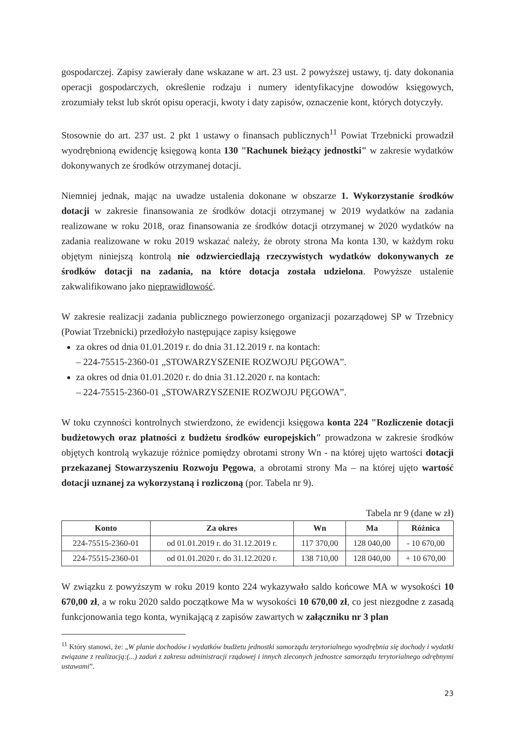gospodarczej. Zapisy zawierały dane wskazane w art. 23 ust. 2 powyższej ustawy, tj. daty dokonania operacji gospodarczych, określenie rodzaju i numery identyfikacyjne dowodów księgowych, zrozumiały tekst lub skrót opisu operacji, kwoty i daty zapisów, oznaczenie kont, których dotyczyły.
Stosownie do art. 237 ust. 2 pkt 1 ustawy o finansach publicznych<sup>11</sup> Powiat Trzebnicki prowadził wyodrębnioną ewidencję księgową konta 130 "Rachunek bieżący jednostki" w zakresie wydatków dokonywanych ze środków otrzymanej dotacji.
Niemniej jednak, mając na uwadze ustalenia dokonane w obszarze 1. Wykorzystanie środków dotacji w zakresie finansowania ze środków dotacji otrzymanej w 2019 wydatków na zadania realizowane w roku 2018, oraz finansowania ze środków dotacji otrzymanej w 2020 wydatków na zadania realizowane w roku 2019 wskazać należy, że obroty strona Ma konta 130, w każdym roku objętym niniejszą kontrolą nie odzwierciedlają rzeczywistych wydatków dokonywanych ze środków dotacji na zadania, na które dotacja została udzielona. Powyższe ustalenie zakwalifikowano jako nieprawidłowość.
W zakresie realizacji zadania publicznego powierzonego organizacji pozarządowej SP w Trzebnicy (Powiat Trzebnicki) przedłożyło następujące zapisy księgowe
za okres od dnia 01.01.2019 r. do dnia 31.12.2019 r. na kontach:
– 224-75515-2360-01 „STOWARZYSZENIE ROZWOJU PĘGOWA”.
za okres od dnia 01.01.2020 r. do dnia 31.12.2020 r. na kontach:
– 224-75515-2360-01 „STOWARZYSZENIE ROZWOJU PĘGOWA”.
W toku czynności kontrolnych stwierdzono, że ewidencji księgowa konta 224 "Rozliczenie dotacji budżetowych oraz płatności z budżetu środków europejskich" prowadzona w zakresie środków objętych kontrolą wykazuje różnice pomiędzy obrotami strony Wn - na której ujęto wartości dotacji przekazanej Stowarzyszeniu Rozwoju Pęgowa, a obrotami strony Ma – na której ujęto wartość dotacji uznanej za wykorzystaną i rozliczoną (por. Tabela nr 9).
Tabela nr 9 (dane w zł)
| Konto | Za okres | Wn | Ma | Różnica |
| --- | --- | --- | --- | --- |
| 224-75515-2360-01 | od 01.01.2019 r. do 31.12.2019 r. | 117 370,00 | 128 040,00 | - 10 670,00 |
| 224-75515-2360-01 | od 01.01.2020 r. do 31.12.2020 r. | 138 710,00 | 128 040,00 | + 10 670,00 |
W związku z powyższym w roku 2019 konto 224 wykazywało saldo końcowe MA w wysokości 10 670,00 zł, a w roku 2020 saldo początkowe Ma w wysokości 10 670,00 zł, co jest niezgodne z zasadą funkcjonowania tego konta, wynikającą z zapisów zawartych w załączniku nr 3 plan
<sup>11</sup> Który stanowi, że: „W planie dochodów i wydatków budżetu jednostki samorządu terytorialnego wyodrębnia się dochody i wydatki związane z realizacją:(...) zadań z zakresu administracji rządowej i innych zleconych jednostce samorządu terytorialnego odrębnymi ustawami”.
23